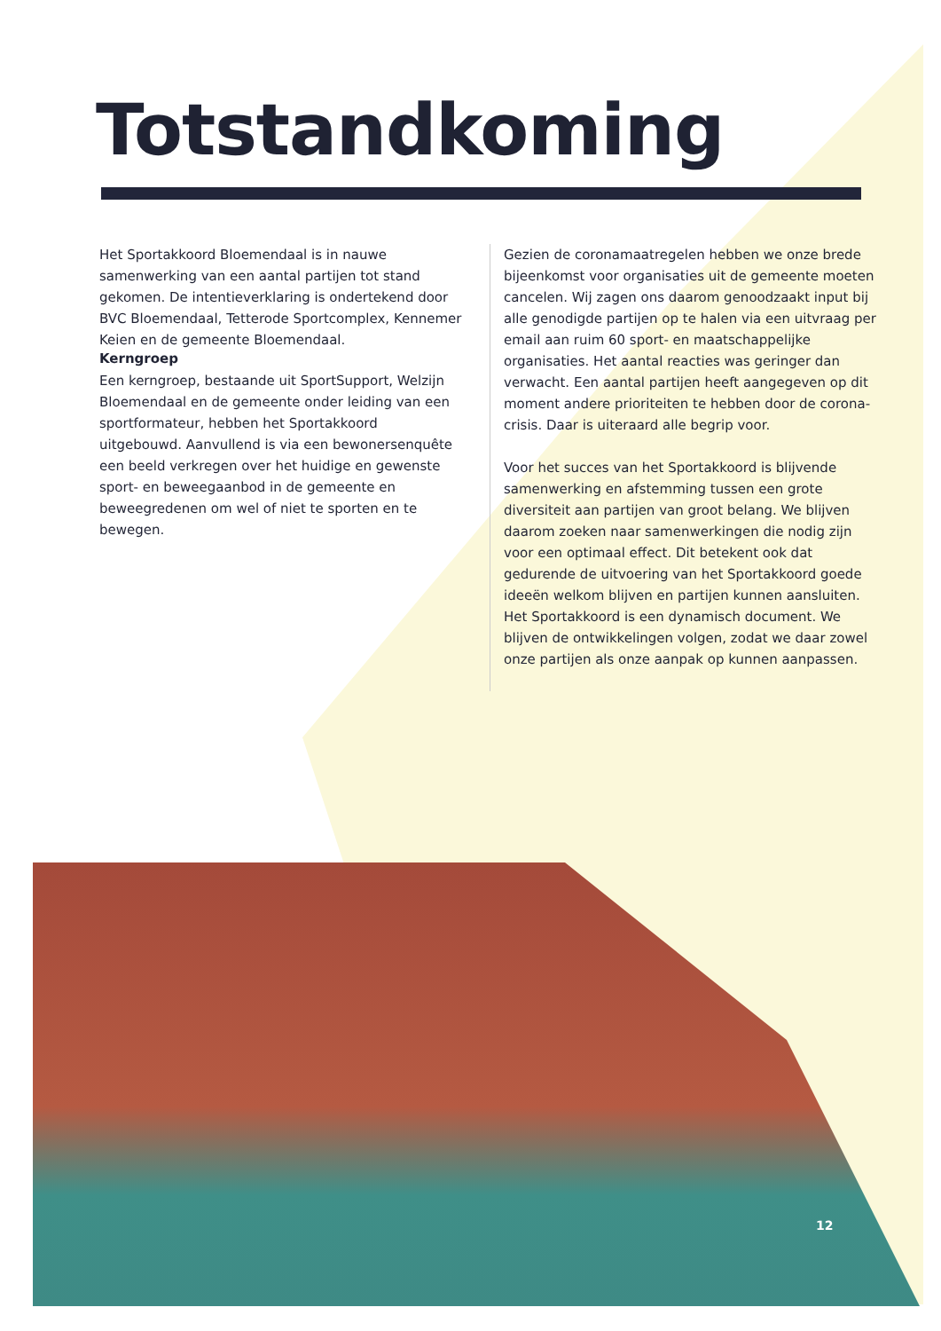Totstandkoming
Het Sportakkoord Bloemendaal is in nauwe samenwerking van een aantal partijen tot stand gekomen. De intentieverklaring is ondertekend door BVC Bloemendaal, Tetterode Sportcomplex, Kennemer Keien en de gemeente Bloemendaal.
Kerngroep
Een kerngroep, bestaande uit SportSupport, Welzijn Bloemendaal en de gemeente onder leiding van een sportformateur, hebben het Sportakkoord uitgebouwd. Aanvullend is via een bewonersenquête een beeld verkregen over het huidige en gewenste sport- en beweegaanbod in de gemeente en beweegredenen om wel of niet te sporten en te bewegen.
Gezien de coronamaatregelen hebben we onze brede bijeenkomst voor organisaties uit de gemeente moeten cancelen. Wij zagen ons daarom genoodzaakt input bij alle genodigde partijen op te halen via een uitvraag per email aan ruim 60 sport- en maatschappelijke organisaties. Het aantal reacties was geringer dan verwacht. Een aantal partijen heeft aangegeven op dit moment andere prioriteiten te hebben door de corona-crisis. Daar is uiteraard alle begrip voor.
Voor het succes van het Sportakkoord is blijvende samenwerking en afstemming tussen een grote diversiteit aan partijen van groot belang. We blijven daarom zoeken naar samenwerkingen die nodig zijn voor een optimaal effect. Dit betekent ook dat gedurende de uitvoering van het Sportakkoord goede ideeën welkom blijven en partijen kunnen aansluiten. Het Sportakkoord is een dynamisch document. We blijven de ontwikkelingen volgen, zodat we daar zowel onze partijen als onze aanpak op kunnen aanpassen.
12